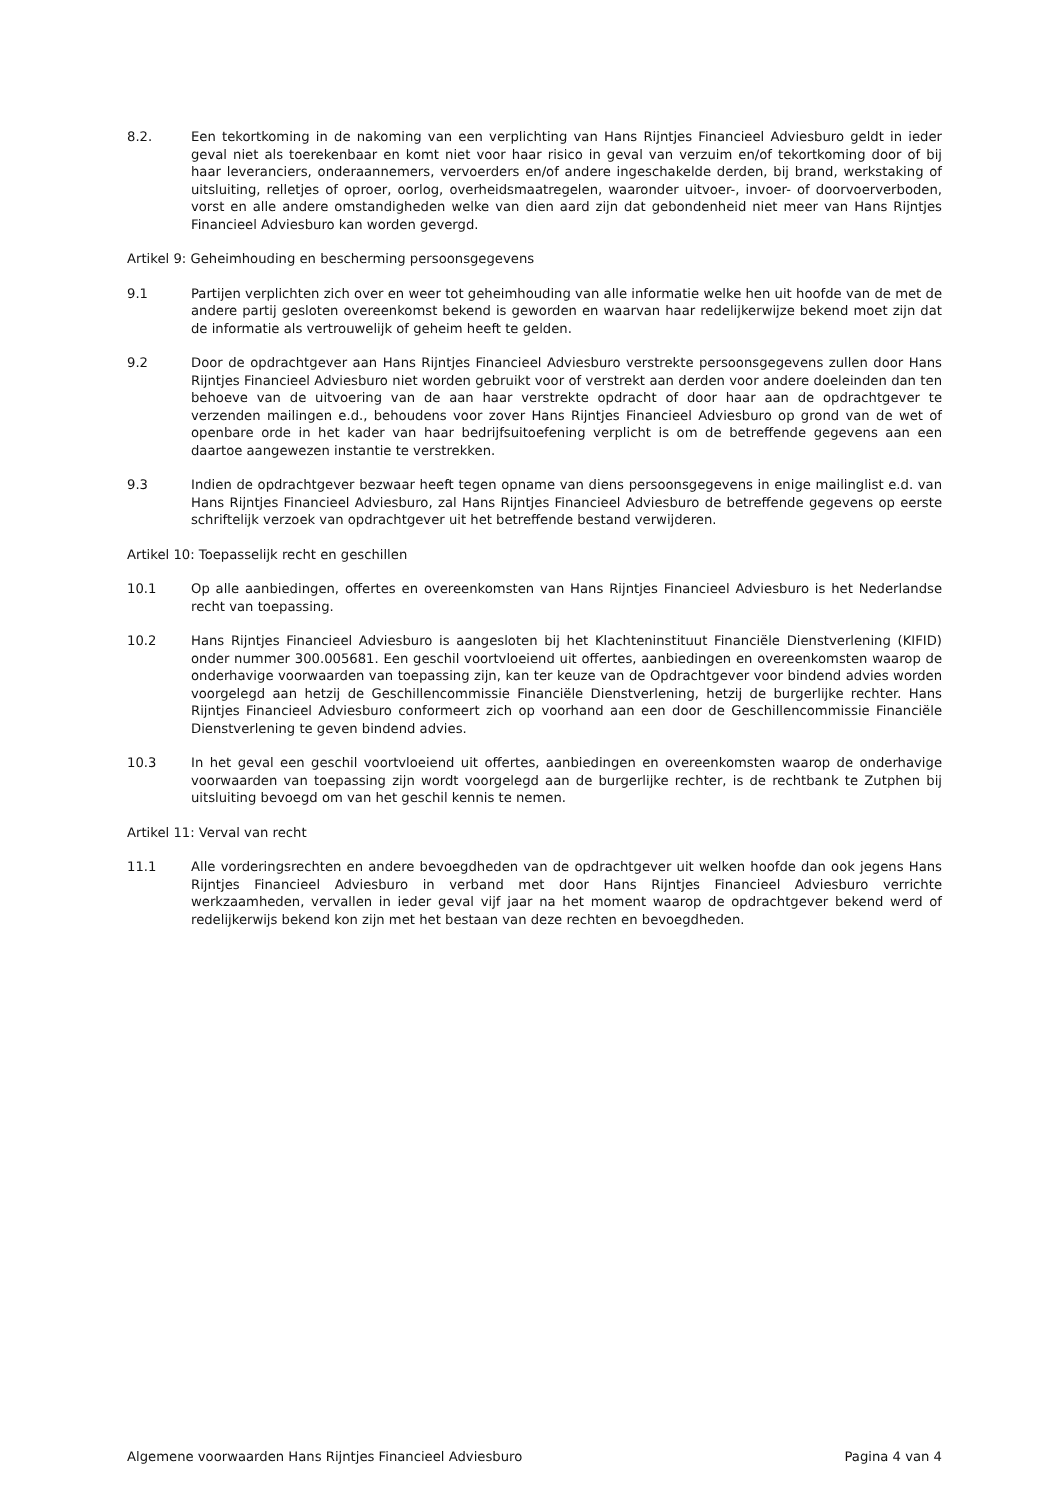8.2. Een tekortkoming in de nakoming van een verplichting van Hans Rijntjes Financieel Adviesburo geldt in ieder geval niet als toerekenbaar en komt niet voor haar risico in geval van verzuim en/of tekortkoming door of bij haar leveranciers, onderaannemers, vervoerders en/of andere ingeschakelde derden, bij brand, werkstaking of uitsluiting, relletjes of oproer, oorlog, overheidsmaatregelen, waaronder uitvoer-, invoer- of doorvoerverboden, vorst en alle andere omstandigheden welke van dien aard zijn dat gebondenheid niet meer van Hans Rijntjes Financieel Adviesburo kan worden gevergd.
Artikel 9: Geheimhouding en bescherming persoonsgegevens
9.1 Partijen verplichten zich over en weer tot geheimhouding van alle informatie welke hen uit hoofde van de met de andere partij gesloten overeenkomst bekend is geworden en waarvan haar redelijkerwijze bekend moet zijn dat de informatie als vertrouwelijk of geheim heeft te gelden.
9.2 Door de opdrachtgever aan Hans Rijntjes Financieel Adviesburo verstrekte persoonsgegevens zullen door Hans Rijntjes Financieel Adviesburo niet worden gebruikt voor of verstrekt aan derden voor andere doeleinden dan ten behoeve van de uitvoering van de aan haar verstrekte opdracht of door haar aan de opdrachtgever te verzenden mailingen e.d., behoudens voor zover Hans Rijntjes Financieel Adviesburo op grond van de wet of openbare orde in het kader van haar bedrijfsuitoefening verplicht is om de betreffende gegevens aan een daartoe aangewezen instantie te verstrekken.
9.3 Indien de opdrachtgever bezwaar heeft tegen opname van diens persoonsgegevens in enige mailinglist e.d. van Hans Rijntjes Financieel Adviesburo, zal Hans Rijntjes Financieel Adviesburo de betreffende gegevens op eerste schriftelijk verzoek van opdrachtgever uit het betreffende bestand verwijderen.
Artikel 10: Toepasselijk recht en geschillen
10.1 Op alle aanbiedingen, offertes en overeenkomsten van Hans Rijntjes Financieel Adviesburo is het Nederlandse recht van toepassing.
10.2 Hans Rijntjes Financieel Adviesburo is aangesloten bij het Klachteninstituut Financiële Dienstverlening (KIFID) onder nummer 300.005681. Een geschil voortvloeiend uit offertes, aanbiedingen en overeenkomsten waarop de onderhavige voorwaarden van toepassing zijn, kan ter keuze van de Opdrachtgever voor bindend advies worden voorgelegd aan hetzij de Geschillencommissie Financiële Dienstverlening, hetzij de burgerlijke rechter. Hans Rijntjes Financieel Adviesburo conformeert zich op voorhand aan een door de Geschillencommissie Financiële Dienstverlening te geven bindend advies.
10.3 In het geval een geschil voortvloeiend uit offertes, aanbiedingen en overeenkomsten waarop de onderhavige voorwaarden van toepassing zijn wordt voorgelegd aan de burgerlijke rechter, is de rechtbank te Zutphen bij uitsluiting bevoegd om van het geschil kennis te nemen.
Artikel 11: Verval van recht
11.1 Alle vorderingsrechten en andere bevoegdheden van de opdrachtgever uit welken hoofde dan ook jegens Hans Rijntjes Financieel Adviesburo in verband met door Hans Rijntjes Financieel Adviesburo verrichte werkzaamheden, vervallen in ieder geval vijf jaar na het moment waarop de opdrachtgever bekend werd of redelijkerwijs bekend kon zijn met het bestaan van deze rechten en bevoegdheden.
Algemene voorwaarden Hans Rijntjes Financieel Adviesburo Pagina 4 van 4